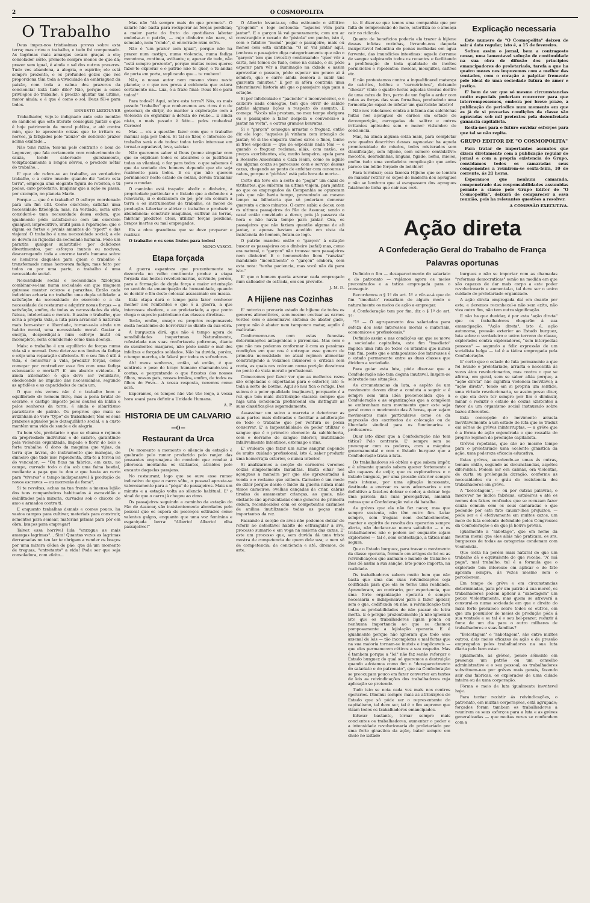2 O COSMOPOLITA
O Trabalho
Deus impoz-nos tristissimas provas sobre esta terra; mas criou o trabalho, e tudo foi compensado. As lagrimas mais amargas secam graças a ele; consolador sério, promete sempre menos do que dá; prazer sem igual, é ainda o sal dos outros prazeres. Tudo vos abandona, a alegria, o espirito; ele está sempre prezente, e os profundos gozos que vos proporciona têm toda a vivacidade da embriaguez da paixão, com toda a calma dos prazeres da conciencia! Está tudo dito? Não, porque a esses privilejios do trabalho, é precizo ajuntar um ultimo, maior ainda; e é que é como o sol: Deus fêl-o para todos.
ERNESTO LEGOUVER
Trabalhador, vejo-te indignado ante este montão de sandices que este literato conseguiu juntar e que é hoje patrimonio da moral publica, e até contra mim, que te aprezento coizas que te irritam os nervos, já fatigados pelo "abuzo" do deliciozo prazer acima exaltado...
Não tens razão; tem-na pelo contrario o bom do Legouver, que fala certamente com conhecimento de cauza, tendo saboreado gulozamente, voluptuozamente a longos sôrvos, o preciozo nétar do trabalho...
E' que ele refere-se ao trabalho, ao verdadeiro trabalho, e a outro mundo: quando diz "sobre esta terra", emprega uma elegante figura de retorica, e tu podes, caro proletario, imajinar que a ação se passa, por exemplo, no planeta Marte.
Porque — que é o trabalho? O esforço coordenado para um fim util. Como exercicio, satisfaz uma necessidade fiziolojica; mas, na verdade, seria erro considerá-o uma necessidade dessa ordem, que igualmente póde satisfazer-se com um exercicio qualquer, improdutivo, inutil para a reparação: que o digam os fortes e joviais amantes do "sport" e das viajens! O trabalho é uma necessidade social; a ele se devem as riquezas da sociedade humana. Póde um parazita qualquer substituil-o por deliciozos divertimentos, por esforços inuteis ou nocivos, descarregando toda a enorme tarefa humana sobre os hombros daqueles para quem o trabalho é transformado numa horroroza fadiga; mas feito por todos ou por uma parte, o trabalho é uma necessidade social.
Necessidade social e necessidade fiziolojica combinar-se-iam numa sociedade em que ninguem quizesse manter ociozos e parazitas. Então cada individuo acharia no trabalho uma dupla utilidade: a satisfação da necessidade do exercicio e a da necessidade de restaurar e adquirir novas forças — a satisfação, emfim, de todas as necessidades da vida, fizicas, intelectuais e morais. E assim o trabalho, que seria a propria vida, a luta para arrancar á natureza mais bem-estar e liberdade, tornar-se-ia ainda um habito moral, uma necessidade moral. Gastar a enerjia, desperdiçal-a num esforço inutil ou incompleto, seria considerado como uma doença.
Mais: o trabalho é um equilibrio de forças numa vida sã e normal. Deve deter-se nos limites da fadiga e ezije uma reparação suficiente. Si o seu fim é util á vida, é conservar a vida, produzir forças, como começar por contradizer esse fim com uma fadiga estenuante e mortal?! E' um aburdo evidente. E ainda axiomatico é que deve ser voluntario, obedecendo ao impulso das necessidades, segundo as aptidões e as capacidades de cada um.
O que nós vemos não é o trabalho bom e equilibrado do homem livre, mas a pena brutal do escravo, o castigo imposto pelos deuzes da biblia e pelos senhores da terra; é ainda o sibaritismo parazitario do patrão. Os proprios que mais se avizinham do vero "typo" de trabalhador, têm os seus prazeres aguados pelo dezequilibrio social, e a custo mantêm uma vida de saude e de alegria.
Tu bem vês, proletario: o que se chama o rejimen da propriedade individual e do salario, garantindo pela violencia organizada, impede o florir do belo e forte trabalho. O dono da maquina que vijias, da terra que lavras, do instrumento que manejas, do dinheiro que tudo isso reprezenta, dita-te a ferrea lei do vencedor: — "Ou ficas na fabrica, em caza, no campo, curvado todo o dia sob uma faina bestial, mediante a paga que te dou e que basta ao certo para "viveres" o tempo indispensavel á produção de novos escravos — ou morrerás de fome".
Si te revoltas, achas na tua frente a imensa lejião dos teus companheiros habituados á escravidão e debilitados pela mizeria, curvados sob o chicote do amo e armados contra ti.
E enquanto trabalhas demais e comes pouco, ha vastos campos para cultivar, materiais para construir, sementes para semear, materias primas para pôr em obra, braços para empregar!
Talvez essa horrivel lida "enxugue as mais amargas lagrimas"... Sim! Quantas vezes as lagrimas derramadas no teu lar te obrigam a vender os braços por uma mizera côdea de pão, que dá um momento de treguas, "entretanto" a vida! Pode ser que seja consoladora, com efeito...
Mas não "dá sempre mais do que promete". O salario não basta para recuperar as forças perdidas; a maior parte do fruto do quotidiano labutar embolsa-o o patrão, — cujo dinheiro não nace, si semeado, nem "rende", si encerrado num cofre.
Não é "um prazer sem igual", porque não ha prazer num castigo, numa violencia, numa fadiga monotona, continua, aviltante; e, apezar de tudo, não "está sempre prezente", porque muitas vezes queres fazer-te explorar e o patrão não te quer, e tu andas de porta em porta, suplicando que... te roubem!
Não, o nosso autor nem mesmo viveu neste planeta; e o que nos prova á evidencia que estava certamente na... Lua, é a fraze final: Deus fêl-o para todos!"
Para todos?! Aqui, sobre esta terra?! Nós, os mais pezado "trabalho" que conhecemos aos ricos é o de governar, de dirijir, de manter a exploração com a violencia de organizar a defeza do roubo... E ainda nisto, o mais pezado é feito... pelos roubados! Curiozo!
Mas — eis a questão: fazer com que o trabalho manual seja por todos. Si tal se fizer, o interesse do trabalho será o de todos: todos terão interesse em tornal-o agradavel, leve, salutar.
Não queremos saber si Deus (nome singular com que se explicam todos os absurdos e se justificam todas as vilanias), o fez para todos: o que sabemos é que da vontade dos homens depende que ele seja realmente para todos. E os que não querem permanecer neste estado de coizas, devem trabalhar para o mudar.
O caminho está traçado: abolir o dinheiro, a propriedade particular e o Estado que a defende e a renovaria, si o deixassem de pé; pôr em comum a terra e os instrumentos de trabalho, os meios de produção. Libertar e aliviar o trabalho e produzir a abundancia: construir maquinas, cultivar as terras, fabricar produtos uteis, utilizar forças perdidas, braços inertes ou mal empregados.
Eis a obra grandioza que se deve preparar e realizar.
O trabalho e os seus frutos para todos!
NENO VASCO.
Etapa forçada
A guerra espantoza que prezentemente se dezenrola no velho continente produz a etapa forçada das hostes revolucionarias, servindo, porém, para a formação de dupla força e maior orientação no sentido da emancipação da humanidade, quando se decidir o fim deste colossal assassinato em massa.
Esta etapa dará o tempo para fazer conhecer melhor aos renitentes o que é a guerra, a que interesses obedece, e ao proletariado, a que ponto chega o suposto patriotismo das classes diretivas.
Terão, emfim, ensejo os proprios responsaveis desta hecatombe de horrorizar-se diante da sua obra.
A burguezia dirá, que não é tempo agora de sensibilidades inoportunas. Naturalmente, refestelada nas suas confortaveis poltronas, diante de suculentos manjares, não póde sentir o mal dos infelizes e forçados soldados. Não ha duvida, porém, o tempo marcha, ele falará por todos os sofredores.
Ah! meus senhores, então, só então, é que sentireis o peso do braço humano chamando-vos a contas, e perguntando o que fizestes dos nossos filhos, nossos pais, nossos irmãos, emfim, de todos os filhos do Povo... A vossa resposta, veremos como será.
Esperamos, os tempos não vão vão lonje, a vossa hora soará para definir a Unidade Humana.
A. P.
HISTORIA DE UM CALVARIO
—()—
Restaurant da Urca
De momento a momento o silencio da estação é quebrado pelo rumor produzido pelo ranjer das possantes engrenajens do comboio que conduz á pitoresca montanha os vizitantes, atraidos pelo encanto daquelas parajens.
No restaurant, logo que se ouve esse rumor indicativo de que o carro sóbe, o pessoal apresta-se valorozamente para a "péga" de passajeiros. Mais um minuto e a estação volta ao silencio habitual. E' o sinal de que o carro já chegou ao cimo.
Os passajeiros seguindo a caminho da estação do Pão de Assucar, são insistentemente abordados pelo pessoal que os espera de pescoços estirados como valentes galgos, enquanto que uma voz feminina e esganiçada berra: "Alberto! Alberto! olha passajeiros!"
O Alberto levanta-se, olha esticando o sifilitico "gregomil" e logo sentencia: "aqueles vêm para jantar". E o garçon lá vai penozamente, com um ar constranjido e vexado de "pistola" em punho, isto é, com o fatidico "menú" pegar o passajeiro, mais ou menos com esta cantilena: "O sr. vai jantar aqui, (embora o passajeiro diga categoricamente que não o "garçon" tem que investir) continuando: "quer vêr a carta, nós temos de tudo, como na cidade, o sr. póde esperar para vêr a iluminação na cidade e assim aproveitar o passeio, póde esperar um pouco ai á sombra, que o carro ainda demora a subir uns quarenta minutos." E por ai afóra continúa uma interminavel historia até que o passajeiro siga para a estação.
Si por infelicidade o "paciente" é inconvencivel, e o caixeiro nada consegue, tem que ouvir do sabido patrão algumas lições a respeito do assunto. E começa: "Vocês não prestam, no meu tempo obrigava eu o passajeiro a fazer despeza e convencia-o a jantar na volta", e outras grandes bravatas.
Si o "garçon" consegue arrastar o freguez, então diz ele logo: "aqueles já vinham com intenção de jantar; vê si lhe empurra vinhos caros e finos, tenho ai frios especiais — que de especiais nada têm — e quando o freguez reclama, aliás, com razão, os preços ezorbitantes, ele, muito lampeiro, apela para a Rosserie Americana e Caza Heim, como se aquilo em alguma couza se parecesse com o serviço dessas cazas, chegando ao ponto de enfeitar com cenouras e nabos, porque o "pichles" está pela hora da morte...
Certo dia teve ele a sorte de "pegar" um cazal de vizitantes, que subiram na ultima viajem, para jantar, ao que os empregados da Companhia se opuzeram pois que não havia tempo, prevenindo ao mesmo tempo na bilheteria que só poderiam demorar quarenta e cinco minutos. O carro subiu e deceu com os ultimos passajeiros do Pão de Assucar, sendo o cazal então convidado a decer, pois já passava da hora e não havia tempo para jantar. Ora, os passajeiros que não faziam questão alguma de ali jantar, e apenas haviam acedido em vista da insistencia do homem, foram-se logo.
O patrão mandou então o "garçon" á estação buscar os passajeiros ou o dinheiro (safa!) mas, como era natural, o "garçon" não trousse nem passajeiros nem dinheiro! E o homemzinho ficou "ranziza" mandando "incontinente" o "garçon" embora, com esta nota: "tenha paciencia, mas você não dá para isto."
E' que o homem queria arvorar cada empregado num salteador de estrada, em seu proveito.
J. M. D.
A Hijiene nas Cozinhas
E' notorio o precario estado de hijiene de todos os generos alimenticios, sem mesmo ecetuar as carnes verdes com o abominavel sistema de abater gado, porque não é abater nem tampouco matar, aquilo é maltratar.
Conformemo-nos com estas funestas determinações antagonicas e pirronicas. Mas com o que não nos podemos conformar é com as pessimas condições em que nos é entregue esse genero de primeira necessidade no atual rejimen alimentar constranjendo a vexames inumeros e criticas sem conta, as quais nos colocam numa pozição dezairoza no ponto de vista moral e profissional.
Comecemos por fazer ver que as melhores rezes são conjeladas e exportadas para o exterior, isto é: toda a sorte de bovino. Aqui só nos fica o refugo. Dos suinos é a peior qualidade imajinavel, porquanto é a rez que tem mais distribuição classica sempre que haja uma conciencia profissional em distinguir as suas classificações separadamente.
Assassinar um suino a marreta e deteriorar as suas partes mais delicadas e facilitar a adulteração de todo o trabalho que por ventura se possa conservar. E' a impossibilidade de poder utilizar o sangue que é o primeiro elemento da salchicheria, com o derrame de sangue interior, inutilizando infalivelmente intestinos, estomago e rins.
E' evidente que fazer um suino sangrar depende de muito cuidado profissional, isto é, saber produzir uma hemorrajia exterior, e nunca interior.
Si analizarmos a secção de carneiros veremos coizas simplesmente inauditas. Basta olhar nos açougues a maneira por que são aprezentadas á venda e o reclame que ezibem. Carneiro é um modo de dizer porque desde o inicio da guerra nunca mais vimos carneiros: ovelhas cançadas de criar, cabras tiradas de amamentar crianças, as quais, não obstante são aprezentadas como generos de primeira ordem, reconhecidos com os competentes carimbos de anilina inutilizando todas as peças mais importantes da rez.
Passando á secção de aves não podemos deixar de referir ao detestavel habito de estrangular a ave, processo sumario e em voga na maioria das cazas. E' este um processo que, sem duvida dá uma triste mostra de competencia de quem dele uza; e nem só de competencia; de conciencia e até, diremos, de arte.
te. E dizer-se que temos uma companhia que por falta de compreensão do meio, esteriliza-se e ameaça cair no ridiculo.
Quanto de beneficios poderia ela trazer á hijiene dessas infetas cozinhas, livrando-nos daquela insuportavel fedentina de penas molhadas em agua fervente, das imundicies intestinas: aquele derrame de sangue salpicando todos os recantos e facilitando a proliferação de toda qualidade de incétos perniciozos e repelentes: moscas, mosquitos, saltões etc.
E não protestamos contra a inqualificavel matança de cabritos, leitões e "carneirinhos", deixando "chocar" vinte e quatro horas aquelas viceras dentro de uma caixa de lixo, perto de um fogão a arder com todas as forças das suas fornalhas, produzindo uma fermentação capaz de infetar um quarteirão inteiro!
Não nos rebelamos contra a infamia das salchichas feitas nos açougues de carnes em estado de decompozição, carregadas de salitre e outros irritantes aplicados sem o menor vislumbre de conciencia.
Mas, ha ainda alguma coiza mais, para completar este quadro descritivo dessas sapucaias: ha aquela promiscuidade de miudos, todos misturados sem classificação, sem hijiene, sem esmero convidativo: mocotós, dobradinhas, linguas, figado, bofes, miolos, emfim tudo uma verdadeira complicação que antes parece um leilão forçado de belchior!
Para terminar; essa famoza Hijiene que se lembra de mandar retirar os cepos de madeira dos açougues e não se lembrou que si escapassem dos açougues fatalmente tinha que cair nas cozi-
Explicação necessaria
Este numero de "O Cosmopolita" deixou de sair á data regular, isto é, a 15 de fevereiro.
Sofreu assim o jornal, bem a contragosto nosso, uma lamentavel solução de continuidade na sua obra de difusão dos principios emancipadores do proletariado, tarefa a que ha quatro mezes nos impuzemos com a melhor das vontades, com o coração a palpitar fremente pelo ideal de uma sociedade futura de amor e justiça.
E' bem de ver que só mesmo circumstancias muito especiais poderiam concorrer para que interrompessemos, embora por breve prazo, a publicação do periodico num momento em que as já de si precarias condições da classe são agravadas sob mil pretextos pela dezenfreiada ganancia capitalista.
Resta-nos para o futuro envidar esforços para que tal se não repita.
GRUPO EDITOR DE "O COSMOPOLITA"
Para tratar de importantes assuntos que dizem diretamente com a publicação regular do jornal e com a propria existencia do Grupo, convidamos todos os camaradas seus componentes a reunirem-se sexta-feira, 10 do corrente, ás 21 horas.
Esperamos que nenhum camarada, compenetrado das responsabilidades assumidas perante a classe pelo Grupo Editor de "O Cosmopolita", deixará de comparecer a essa reunião, pois ha relevantes questões a resolver.
A COMISSÃO EXECUTIVA.
Ação direta
A Confederação Geral do Trabalho de França
Palavras oportunas
Definido o fim — dezaparecimento do salariato e do patronato — vejâmos agora os meios preconizados e a tatica empregada para o conseguir.
Recordemos o § 1º do art. 1º e vêr-se-á que do fim "imediato" ressaltam de algum modo e naturalmente os meios de ação a empregar.
A Confederação tem por fim, diz o § 1º do art. 1º:
"1º — O agrupamento dos salariados para defeza dos seus interesses morais e materiais, economicos e profissionais."
Definido assim e nas condições em que se move a sociedade capitalista, este fim "imediato" implica uma luta de todos os intantes que nunca tem fim, posto que o antagonismo dos interesses é o estado permanente entre as duas classes que dividem a sociedade.
Para guiar esta luta, póde dizer-se que a Confederação não tem dogma imutavel. Inspira-se sobretudo nas situações.
As circunstancias da luta, o aspéto de um movimento devem ditar a conduta a seguir e é sempre sem uma idéa preconcebida que a Confederação e as organizações que a compõem se embrenham num movimento quer este seja geral como o movimento das 8 horas, quer sejam movimentos mais particulares como os da supressão dos escritorios de colocação ou de liberdade sindical para os funcionarios e professores.
Quer isto dizer que a Confederação não tem tática? Pelo contrario. E' sempre sem se preocupar com os poderes, com a máquina governamental e com o Estado burguez que a Confederação trava a luta.
Os trabalhadores só obtêm o que sabem impôr, e é sómente quando sabem querer fortemente e são capazes de exijir, que os exploradores e o Estado burguez, por uma pressão exterior sempre mais intensa, por uma ajitação incessante, destinada a enervar os seus adversarios e em definitivo a fazel-os dobrar e ceder, a deixar hoje uma parcela das suas prerogativas, amanhã outras que a Confederação vai e dá batalha.
As gréves que ela não faz nacer, mas que sempre sustenta, não têm outro fim. Lutar sempre, sem treguas nem desfalecimentos, manter o espirito de revolta dos operarios sempre alerta, não declarar-se nunca satisfeito — e os trabalhadores não o podem ser enquanto sejam explorados — tal é, sem contestação, a tática mais segura.
Que o Estado burguez, para travar o movimento da classe operaria, formule em artigos de lei ou as reivindicações que animam o mundo do trabalho e lhes dê assim a sua sanção, isto pouco importa, na realidade.
Os trabalhadores sabem muito bem que não basta que uma das suas reivindicações seja codificada para que ela se torne uma realidade. Aprenderam, ao contrario, por experiencia, que uma forte organização operaria é sempre necessaria e indispensavel para a fazer aplicar, sem o que, codificada ou não, a reivindicação terá todas as probabilidades de não passar de letra morta. E é porque prezentemente já não ignoram isto que os trabalhadores ligam pouca ou nenhuma importancia ao que se chamou pomposamente a lejislação operaria. E é igualmente porque não ignoram que todo esse arsenal de leis — tão incompletas e mal feitas que na sua maioria tornam-se inuteis e inaplicaveis — que eles permanecem céticos a seu respeito. Mas é tambem porque a "lei" não faz senão reforçar o Estado burguez do qual só queremos a destruição quando adotamos como fim o "dezaparecimento do salariato e do patronato", que na Confederação se preocupam pouco em fazer converter em textos de leis as reivindicações dos trabalhadores cuja aplicação se pretende.
Tudo isto se nota cada vez mais nos centros operarios. Diminui sempre mais as atribuições do Estado que só póde ser o representante do capitalismo, tal deve ser, tal é o fim supremo que vizam todos os trabalhadores emancipados.
Educar bastante, tornar sempre mais concientes os trabalhadores, aumentar o poder e a intensidade revolucionaria do proletariado por uma forte ginastica da ação, bater sempre em cheio no Estado
burguez e não se importar com as chamadas "reformas democraticas" senão na medida em que são capazes de dar mais corpo a este poder revolucionario e aumental-o, tal deve ser o unico cuidado do proletariado organizado.
A ação direta empregada daí em deante por este, e devemos reconhecel-o não sem ezito, não viza outro fim, não tem outra significação.
E não ha que duvidar, é por esta "ação direta" que os trabalhadores chegarão á sua emancipação. "Ação direta", isto é, ação autonoma, pressão exterior ao Estado burguez, luta sobre o verdadeiro e unico terreno de classe, explorados contra exploradores, "sem interpostas pessoas" — segundo a feliz expressão de um socialista belga — tal é a tática empregada pela Confederação.
E' certo que o estado de luta permanente a que foi levado o proletariado, arrasta e necessita ás vezes átos revolucionarios, mas contra o que se afirma, em geral, sem se saber aliás porque, a "ação direta" não significa violencia inevitavel; a "ação direta", tendo em si propria um sentido, uma virtude revolucionaria, se assim posso dizer, o que ela deve ter sempre por fim é diminuir, minar e reduzir o estado de coizas ezistentes a favor de um organismo social instaurado sobre bazes diferentes.
Esta concepção do movimento arrasta inevitavelmente a um estado de luta que se traduz em séries de gréves ininterruptas, — a gréve que é a fórma de ação enjendrada e que ressalta do proprio rejimen de produção capitalista.
Gréves repetidas, que são ao mesmo tempo para o proletariado uma ecelente ginastica da ação, uma poderoza eficacia educativa.
Estas gréves, sucedendo-se umas ás outras, tomam então, segundo as circunstancias, aspétos diferentes. Podem ser ora calmas, ora violentas, de curta ou prolongada duração, conforme as necessidades ou o gráu de rezistencia dos trabalhadores em gréve.
A "boicotagem", — ou por outras palavras, o inscrever no índice fabricas, estaleiros e até os nomes dos falsos confrades que se recuzam fazer cauza comum com os seus camaradas e que podendo por este fato causar-lhes prejuizos, — póde ser e é efetivamente em muitos cazos, um meio de luta ecelente defendido pelos Congressos da Confederação e de que já houve provas.
Igualmente a "sabotage", que em nome da mesma moral que eles aliás não praticam, os srs. burguezes de todas as categorias condenam com veemencia.
Que coiza ha porém mais natural de que um trabalho dê o equivalente do que recebe. "A' má paga", mal trabalho, tal é a formula que o explorado tem interesse em aplicar e de fato aplicam sempre, ás vezes mesmo sem o perceberem.
Em tempo de gréve e em circunstancias determinadas, para pôr um patrão á sua mercê, os trabalhadores podem aplicar a "sabotagem" um pouco violentamente, mas quem se atreverá a censural-os numa sociedade em que o direito do mais forte prevalece sobre todos os outros, em que um possuidor de meios de produção póde á sua vontade e se tal é o seu bel-prazer, reduzir á fome de um dia para o outro milhares de trabalhadores e suas familias?
"Boicotagem" e "sabotagem", são entre muitos outros, dois meios eficazes de ação e de pressão empregados pelos trabalhadores na sua luta diaria pelo bem estar.
Igualmente, as gréves, pondo sómente em presença um patrão ou um conselho administrativo e o seu pessoal, os trabalhadores substituem-nas por gréves mais gerais, fazendo sair das fabricas, os explorados de uma cidade inteira ou de uma corporação.
Fórma o meio de luta igualmente inevitavel hoje.
Para tentar rezistir ás reivindicações, o patronato, em muitas corporações, está agrupado; forçados foram tambem os trabalhadores a reunirem os seus esforços para a luta e as gréves generalizadas — que muitas vezes se confundem com a